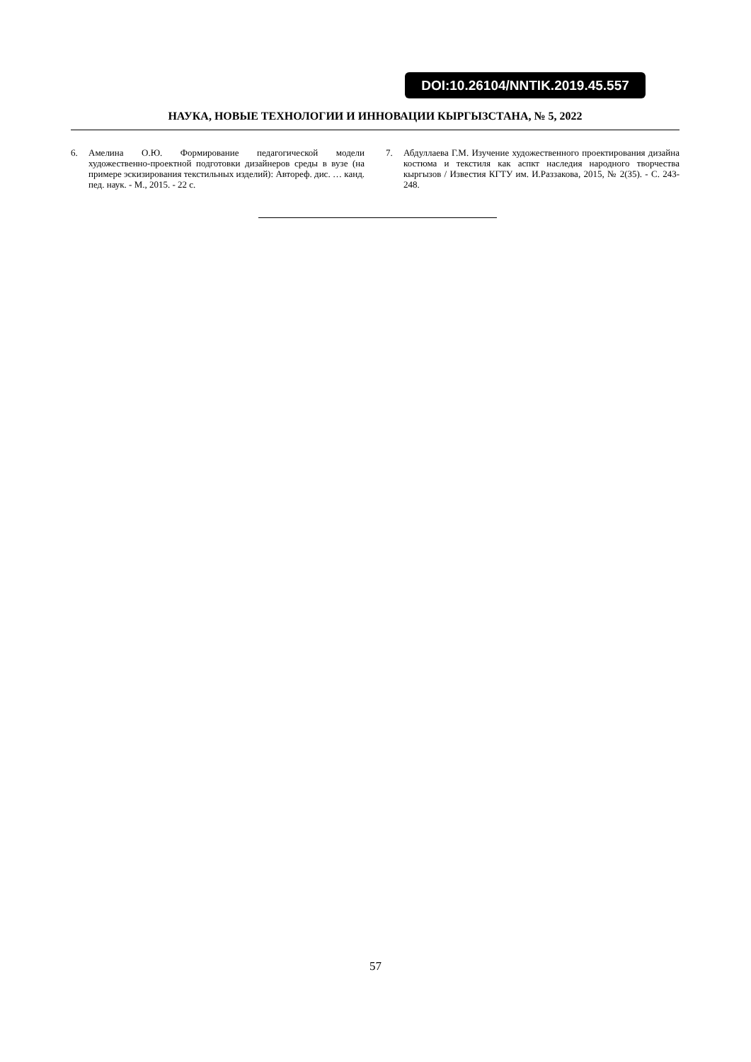DOI:10.26104/NNTIK.2019.45.557
НАУКА, НОВЫЕ ТЕХНОЛОГИИ И ИННОВАЦИИ КЫРГЫЗСТАНА, № 5, 2022
6. Амелина О.Ю. Формирование педагогической модели художественно-проектной подготовки дизайнеров среды в вузе (на примере эскизирования текстильных изделий): Автореф. дис. … канд. пед. наук. - М., 2015. - 22 с.
7. Абдуллаева Г.М. Изучение художественного проектирования дизайна костюма и текстиля как аспкт наследия народного творчества кыргызов / Известия КГТУ им. И.Раззакова, 2015, № 2(35). - С. 243-248.
57